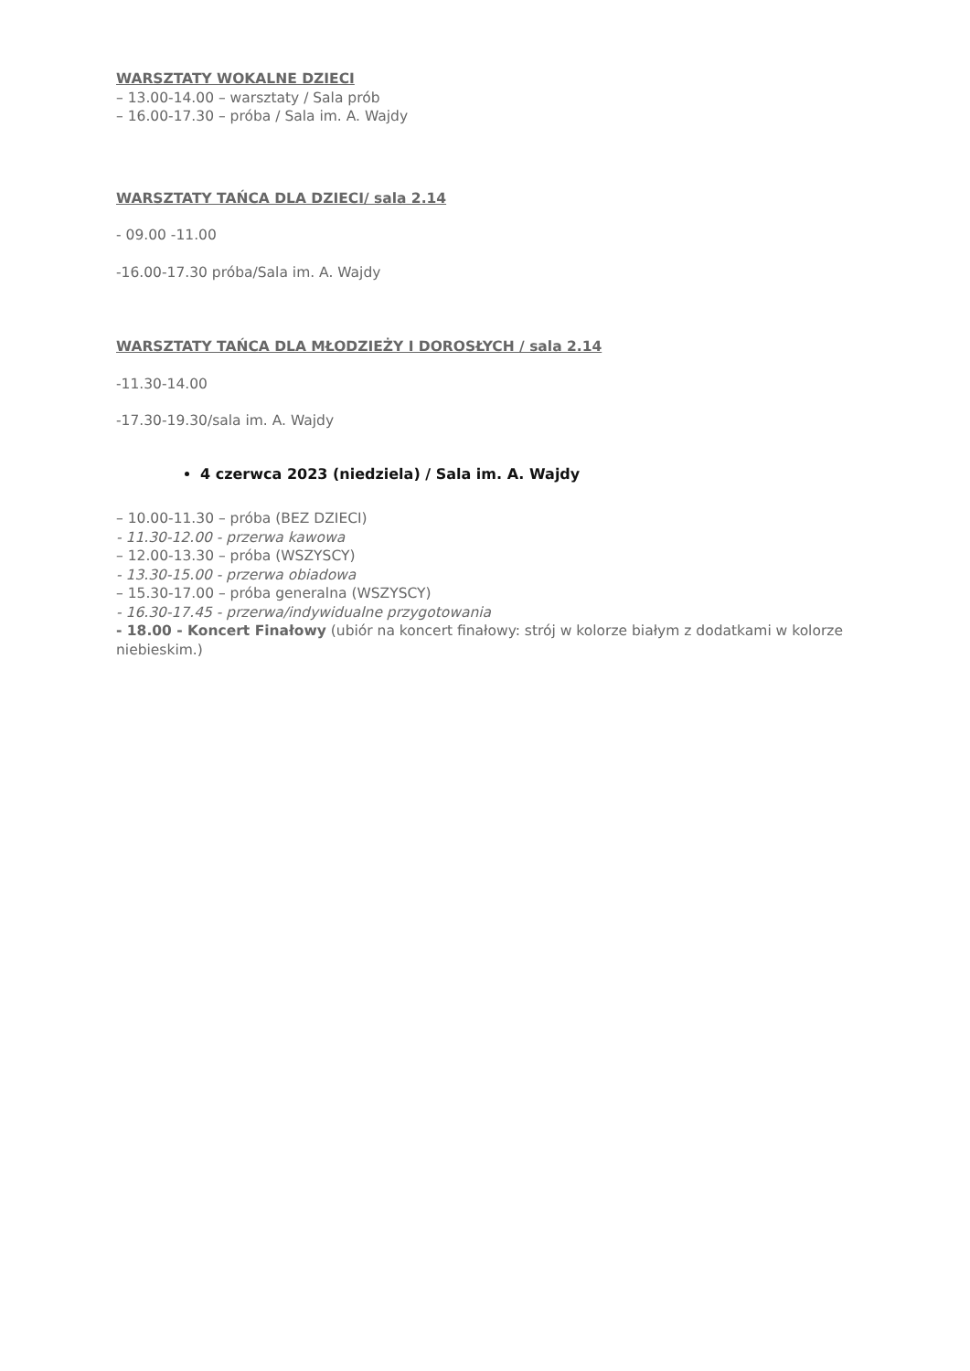WARSZTATY WOKALNE DZIECI
– 13.00-14.00 – warsztaty / Sala prób
– 16.00-17.30 – próba / Sala im. A. Wajdy
WARSZTATY TAŃCA DLA DZIECI/ sala 2.14
- 09.00 -11.00
-16.00-17.30 próba/Sala im. A. Wajdy
WARSZTATY TAŃCA DLA MŁODZIEŻY I DOROSŁYCH / sala 2.14
-11.30-14.00
-17.30-19.30/sala im. A. Wajdy
4 czerwca 2023 (niedziela) / Sala im. A. Wajdy
– 10.00-11.30 – próba (BEZ DZIECI)
- 11.30-12.00 - przerwa kawowa
– 12.00-13.30 – próba (WSZYSCY)
- 13.30-15.00 - przerwa obiadowa
– 15.30-17.00 – próba generalna (WSZYSCY)
- 16.30-17.45 - przerwa/indywidualne przygotowania
- 18.00 - Koncert Finałowy (ubiór na koncert finałowy: strój w kolorze białym z dodatkami w kolorze niebieskim.)